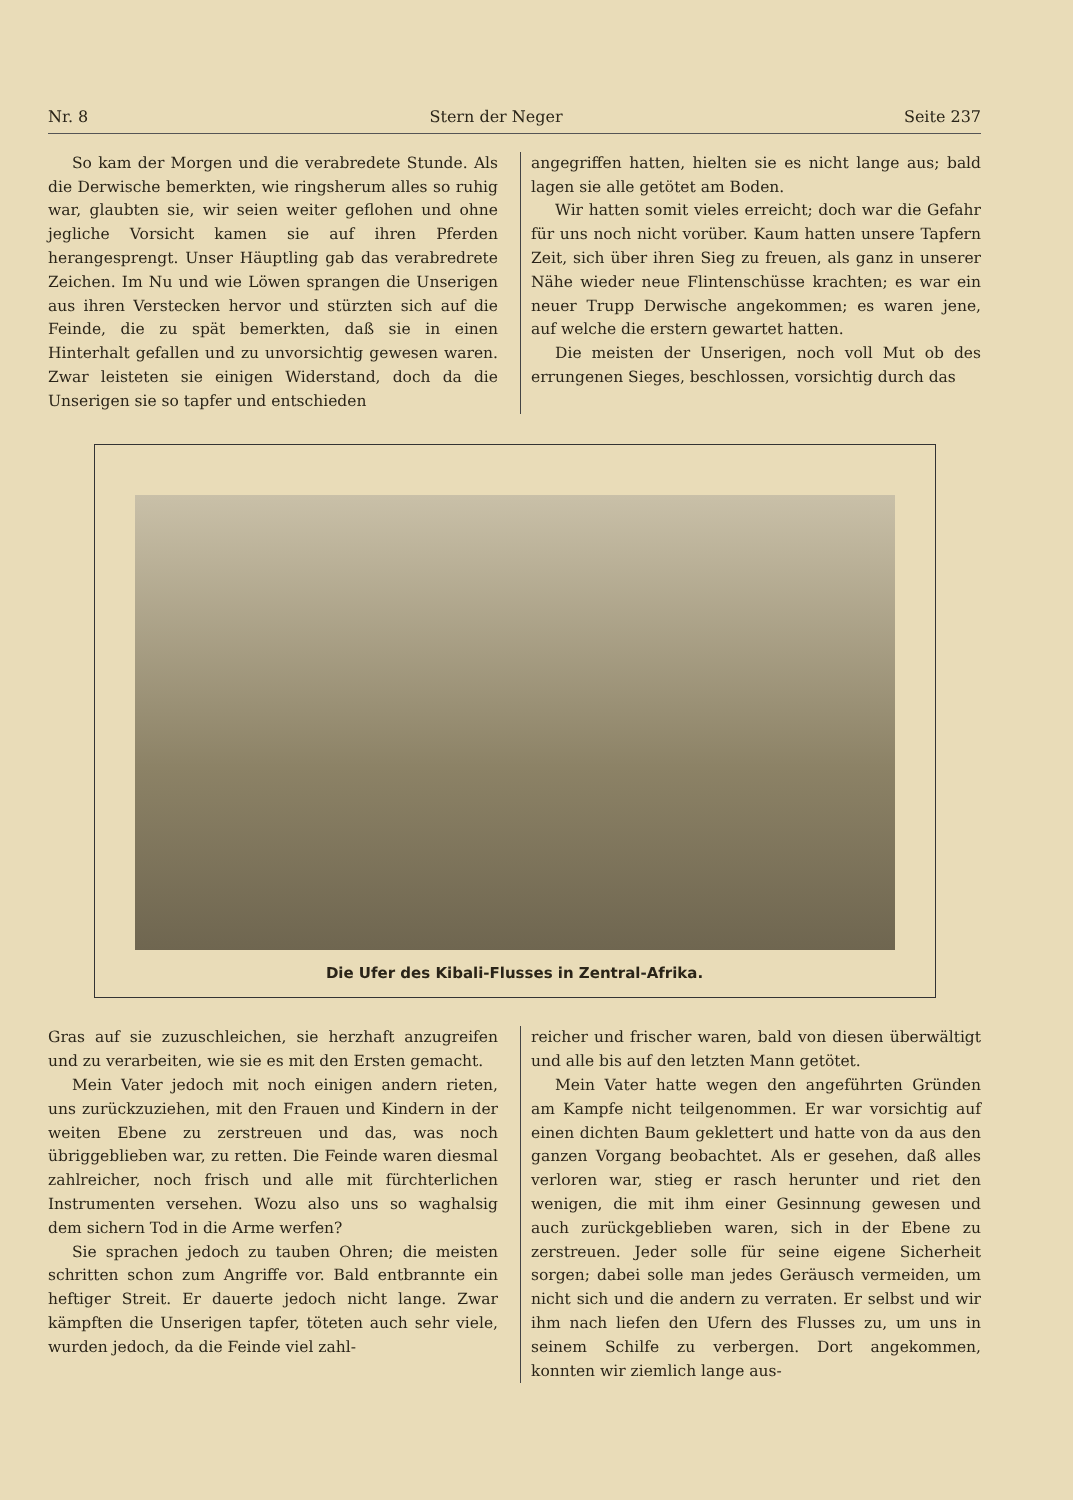Nr. 8 Stern der Neger Seite 237
So kam der Morgen und die verabredete Stunde. Als die Derwische bemerkten, wie ringsherum alles so ruhig war, glaubten sie, wir seien weiter geflohen und ohne jegliche Vorsicht kamen sie auf ihren Pferden herangesprengt. Unser Häuptling gab das verabredrete Zeichen. Im Nu und wie Löwen sprangen die Unserigen aus ihren Verstecken hervor und stürzten sich auf die Feinde, die zu spät bemerkten, daß sie in einen Hinterhalt gefallen und zu unvorsichtig gewesen waren. Zwar leisteten sie einigen Widerstand, doch da die Unserigen sie so tapfer und entschieden
angegriffen hatten, hielten sie es nicht lange aus; bald lagen sie alle getötet am Boden.
Wir hatten somit vieles erreicht; doch war die Gefahr für uns noch nicht vorüber. Kaum hatten unsere Tapfern Zeit, sich über ihren Sieg zu freuen, als ganz in unserer Nähe wieder neue Flintenschüsse krachten; es war ein neuer Trupp Derwische angekommen; es waren jene, auf welche die erstern gewartet hatten.
Die meisten der Unserigen, noch voll Mut ob des errungenen Sieges, beschlossen, vorsichtig durch das
Die Ufer des Kibali-Flusses in Zentral-Afrika.
Gras auf sie zuzuschleichen, sie herzhaft anzugreifen und zu verarbeiten, wie sie es mit den Ersten gemacht.
Mein Vater jedoch mit noch einigen andern rieten, uns zurückzuziehen, mit den Frauen und Kindern in der weiten Ebene zu zerstreuen und das, was noch übriggeblieben war, zu retten. Die Feinde waren diesmal zahlreicher, noch frisch und alle mit fürchterlichen Instrumenten versehen. Wozu also uns so waghalsig dem sichern Tod in die Arme werfen?
Sie sprachen jedoch zu tauben Ohren; die meisten schritten schon zum Angriffe vor. Bald entbrannte ein heftiger Streit. Er dauerte jedoch nicht lange. Zwar kämpften die Unserigen tapfer, töteten auch sehr viele, wurden jedoch, da die Feinde viel zahl-
reicher und frischer waren, bald von diesen überwältigt und alle bis auf den letzten Mann getötet.
Mein Vater hatte wegen den angeführten Gründen am Kampfe nicht teilgenommen. Er war vorsichtig auf einen dichten Baum geklettert und hatte von da aus den ganzen Vorgang beobachtet. Als er gesehen, daß alles verloren war, stieg er rasch herunter und riet den wenigen, die mit ihm einer Gesinnung gewesen und auch zurückgeblieben waren, sich in der Ebene zu zerstreuen. Jeder solle für seine eigene Sicherheit sorgen; dabei solle man jedes Geräusch vermeiden, um nicht sich und die andern zu verraten. Er selbst und wir ihm nach liefen den Ufern des Flusses zu, um uns in seinem Schilfe zu verbergen. Dort angekommen, konnten wir ziemlich lange aus-